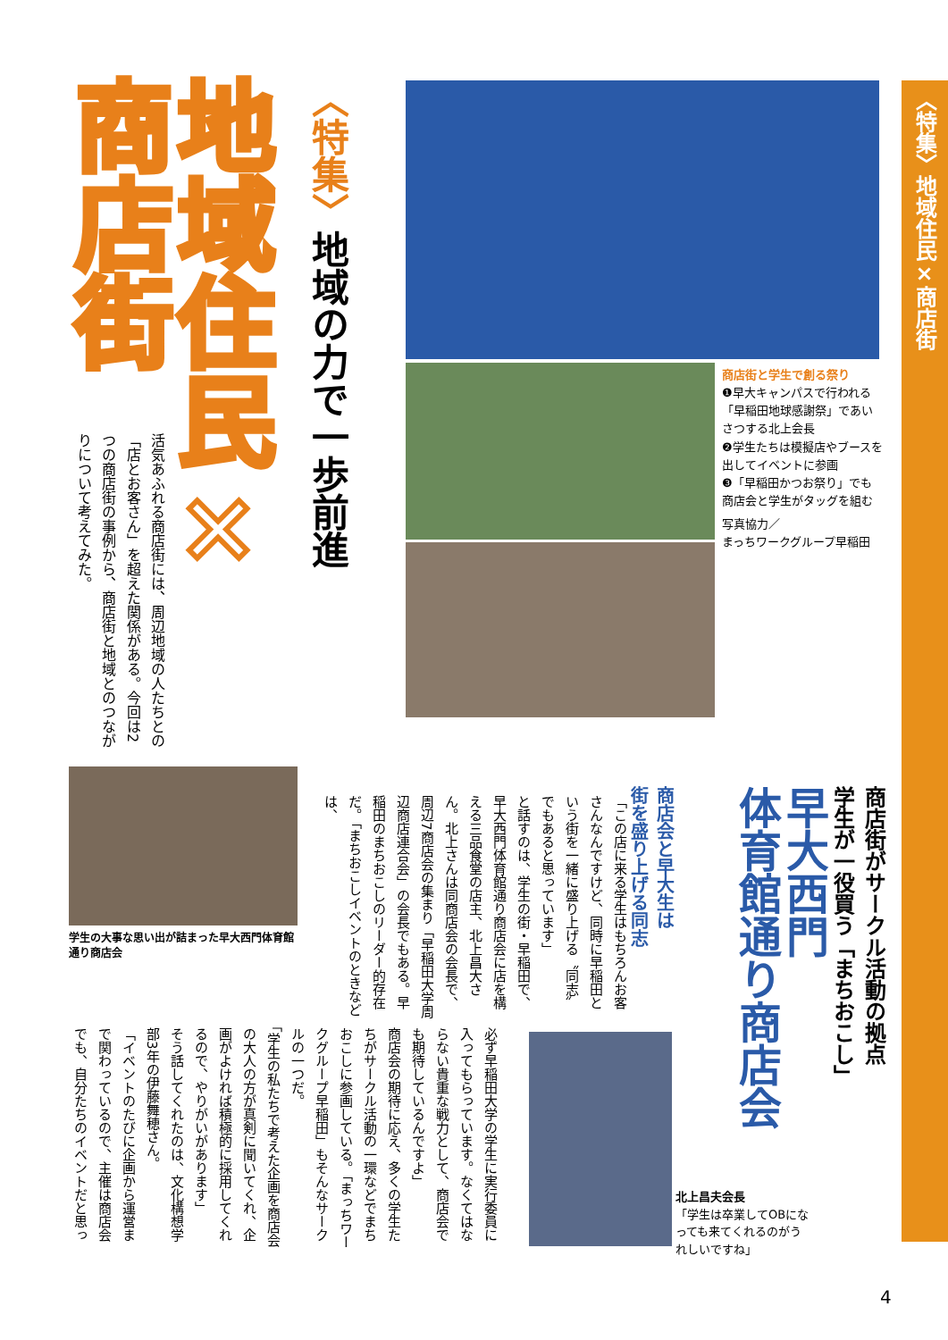〈特集〉地域住民×商店街
地域住民×
商店街
〈特集〉地域の力で一歩前進
活気あふれる商店街には、周辺地域の人たちとの「店とお客さん」を超えた関係がある。今回は2つの商店街の事例から、商店街と地域とのつながりについて考えてみた。
商店街と学生で創る祭り
❶早大キャンパスで行われる「早稲田地球感謝祭」であいさつする北上会長
❷学生たちは模擬店やブースを出してイベントに参画
❸「早稲田かつお祭り」でも商店会と学生がタッグを組む
写真協力／
まっちワークグループ早稲田
学生の大事な思い出が詰まった早大西門体育館通り商店会
早大西門
体育館通り商店会
商店街がサークル活動の拠点
学生が一役買う「まちおこし」
商店会と早大生は
街を盛り上げる同志
「この店に来る学生はもちろんお客さんなんですけど、同時に早稲田という街を一緒に盛り上げる〝同志〟でもあると思っています」
と話すのは、学生の街・早稲田で、早大西門体育館通り商店会に店を構える三品食堂の店主、北上昌大さん。北上さんは同商店会の会長で、周辺7商店会の集まり「早稲田大学周辺商店連合会」の会長でもある。早稲田のまちおこしのリーダー的存在だ。「まちおこしイベントのときなどは、
必ず早稲田大学の学生に実行委員に入ってもらっています。なくてはならない貴重な戦力として、商店会でも期待しているんですよ」
商店会の期待に応え、多くの学生たちがサークル活動の一環などでまちおこしに参画している。「まっちワークグループ早稲田」もそんなサークルの一つだ。
「学生の私たちで考えた企画を商店会の大人の方が真剣に聞いてくれ、企画がよければ積極的に採用してくれるので、やりがいがあります」
そう話してくれたのは、文化構想学部3年の伊藤舞穂さん。
「イベントのたびに企画から運営まで関わっているので、主催は商店会でも、自分たちのイベントだと思っ
北上昌夫会長
「学生は卒業してOBになっても来てくれるのがうれしいですね」
4